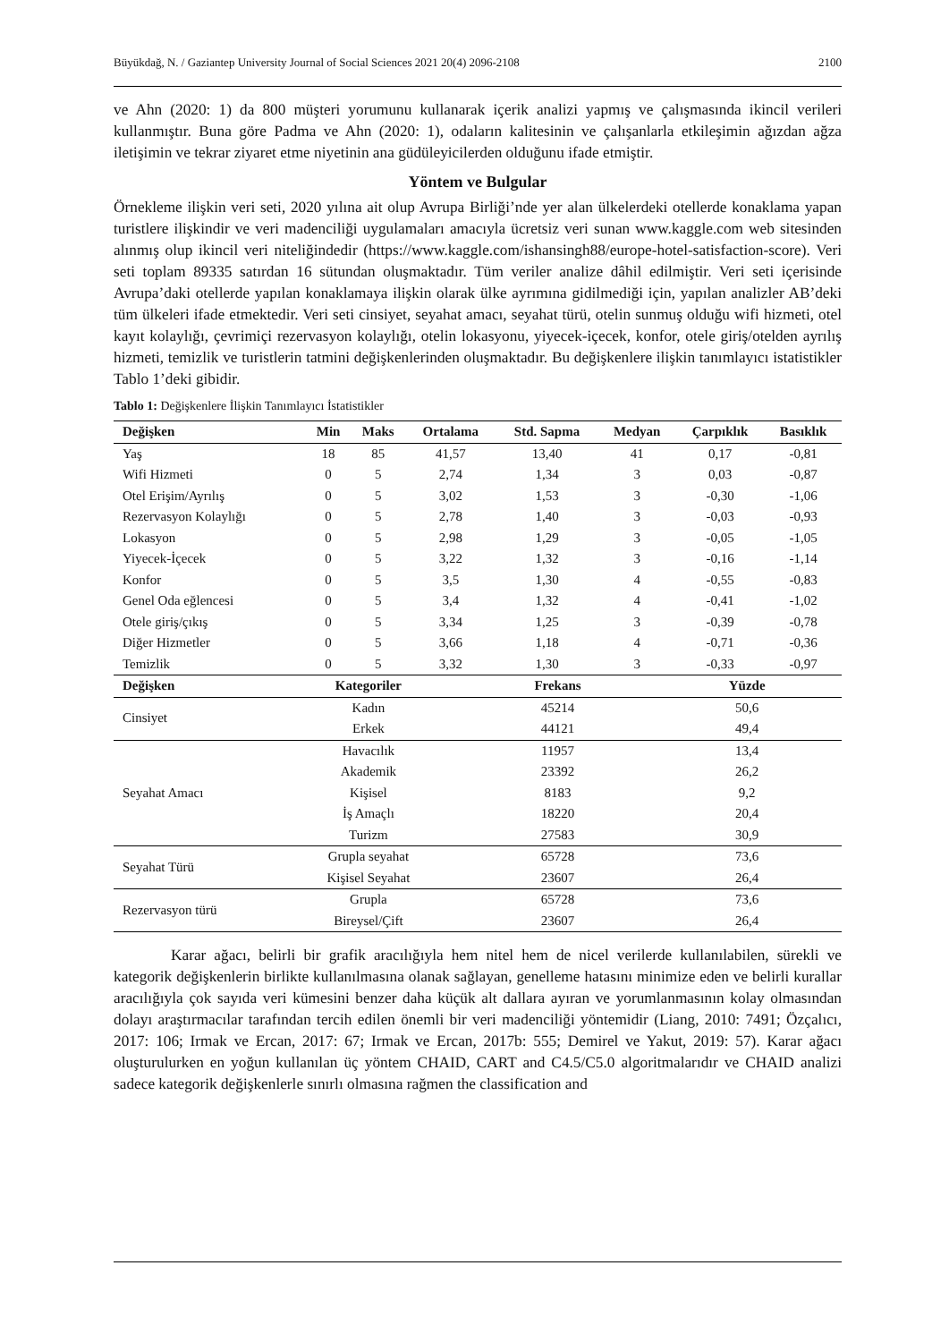Büyükdağ, N. / Gaziantep University Journal of Social Sciences 2021 20(4) 2096-2108 2100
ve Ahn (2020: 1) da 800 müşteri yorumunu kullanarak içerik analizi yapmış ve çalışmasında ikincil verileri kullanmıştır. Buna göre Padma ve Ahn (2020: 1), odaların kalitesinin ve çalışanlarla etkileşimin ağızdan ağza iletişimin ve tekrar ziyaret etme niyetinin ana güdüleyicilerden olduğunu ifade etmiştir.
Yöntem ve Bulgular
Örnekleme ilişkin veri seti, 2020 yılına ait olup Avrupa Birliği’nde yer alan ülkelerdeki otellerde konaklama yapan turistlere ilişkindir ve veri madenciliği uygulamaları amacıyla ücretsiz veri sunan www.kaggle.com web sitesinden alınmış olup ikincil veri niteliğindedir (https://www.kaggle.com/ishansingh88/europe-hotel-satisfaction-score). Veri seti toplam 89335 satırdan 16 sütundan oluşmaktadır. Tüm veriler analize dâhil edilmiştir. Veri seti içerisinde Avrupa’daki otellerde yapılan konaklamaya ilişkin olarak ülke ayrımına gidilmediği için, yapılan analizler AB’deki tüm ülkeleri ifade etmektedir. Veri seti cinsiyet, seyahat amacı, seyahat türü, otelin sunmuş olduğu wifi hizmeti, otel kayıt kolaylığı, çevrimiçi rezervasyon kolaylığı, otelin lokasyonu, yiyecek-içecek, konfor, otele giriş/otelden ayrılış hizmeti, temizlik ve turistlerin tatmini değişkenlerinden oluşmaktadır. Bu değişkenlere ilişkin tanımlayıcı istatistikler Tablo 1’deki gibidir.
Tablo 1: Değişkenlere İlişkin Tanımlayıcı İstatistikler
| Değişken | Min | Maks | Ortalama | Std. Sapma | Medyan | Çarpıklık | Basıklık |
| --- | --- | --- | --- | --- | --- | --- | --- |
| Yaş | 18 | 85 | 41,57 | 13,40 | 41 | 0,17 | -0,81 |
| Wifi Hizmeti | 0 | 5 | 2,74 | 1,34 | 3 | 0,03 | -0,87 |
| Otel Erişim/Ayrılış | 0 | 5 | 3,02 | 1,53 | 3 | -0,30 | -1,06 |
| Rezervasyon Kolaylığı | 0 | 5 | 2,78 | 1,40 | 3 | -0,03 | -0,93 |
| Lokasyon | 0 | 5 | 2,98 | 1,29 | 3 | -0,05 | -1,05 |
| Yiyecek-İçecek | 0 | 5 | 3,22 | 1,32 | 3 | -0,16 | -1,14 |
| Konfor | 0 | 5 | 3,5 | 1,30 | 4 | -0,55 | -0,83 |
| Genel Oda eğlencesi | 0 | 5 | 3,4 | 1,32 | 4 | -0,41 | -1,02 |
| Otele giriş/çıkış | 0 | 5 | 3,34 | 1,25 | 3 | -0,39 | -0,78 |
| Diğer Hizmetler | 0 | 5 | 3,66 | 1,18 | 4 | -0,71 | -0,36 |
| Temizlik | 0 | 5 | 3,32 | 1,30 | 3 | -0,33 | -0,97 |
| Değişken | Kategoriler | Frekans | Yüzde |
| --- | --- | --- | --- |
| Cinsiyet | Kadın | 45214 | 50,6 |
| | Erkek | 44121 | 49,4 |
| Seyahat Amacı | Havacılık | 11957 | 13,4 |
| | Akademik | 23392 | 26,2 |
| | Kişisel | 8183 | 9,2 |
| | İş Amaçlı | 18220 | 20,4 |
| | Turizm | 27583 | 30,9 |
| Seyahat Türü | Grupla seyahat | 65728 | 73,6 |
| | Kişisel Seyahat | 23607 | 26,4 |
| Rezervasyon türü | Grupla | 65728 | 73,6 |
| | Bireysel/Çift | 23607 | 26,4 |
Karar ağacı, belirli bir grafik aracılığıyla hem nitel hem de nicel verilerde kullanılabilen, sürekli ve kategorik değişkenlerin birlikte kullanılmasına olanak sağlayan, genelleme hatasını minimize eden ve belirli kurallar aracılığıyla çok sayıda veri kümesini benzer daha küçük alt dallara ayıran ve yorumlanmasının kolay olmasından dolayı araştırmacılar tarafından tercih edilen önemli bir veri madenciliği yöntemidir (Liang, 2010: 7491; Özçalıcı, 2017: 106; Irmak ve Ercan, 2017: 67; Irmak ve Ercan, 2017b: 555; Demirel ve Yakut, 2019: 57). Karar ağacı oluşturulurken en yoğun kullanılan üç yöntem CHAID, CART and C4.5/C5.0 algoritmalarıdır ve CHAID analizi sadece kategorik değişkenlerle sınırlı olmasına rağmen the classification and